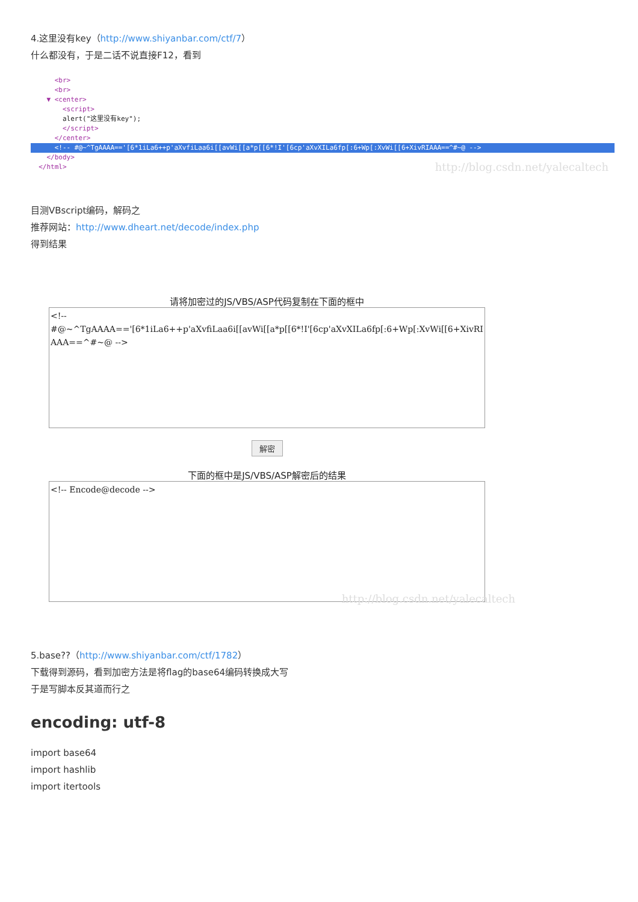4.这里没有key（http://www.shiyanbar.com/ctf/7）
什么都没有，于是二话不说直接F12，看到
<br>
<br>
▼ <center>
<script>
alert("这里没有key");
</script>
</center>
<!-- #@~^TgAAAA=='[6*1iLa6++p'aXvfiLaa6i[[avWi[[a*p[[6*!I'[6cp'aXvXILa6fp[:6+Wp[:XvWi[[6+XivRIAAA==^#~@ -->
</body>
</html>
http://blog.csdn.net/yalecaltech
目测VBscript编码，解码之
推荐网站：http://www.dheart.net/decode/index.php
得到结果
请将加密过的JS/VBS/ASP代码复制在下面的框中
<!--
#@~^TgAAAA=='[6*1iLa6++p'aXvfiLaa6i[[avWi[[a*p[[6*!I'[6cp'aXvXILa6fp[:6+Wp[:XvWi[[6+XivRIAAA==^#~@ -->
解密
下面的框中是JS/VBS/ASP解密后的结果
<!-- Encode@decode -->
http://blog.csdn.net/yalecaltech
5.base??（http://www.shiyanbar.com/ctf/1782）
下载得到源码，看到加密方法是将flag的base64编码转换成大写
于是写脚本反其道而行之
encoding: utf-8
import base64
import hashlib
import itertools